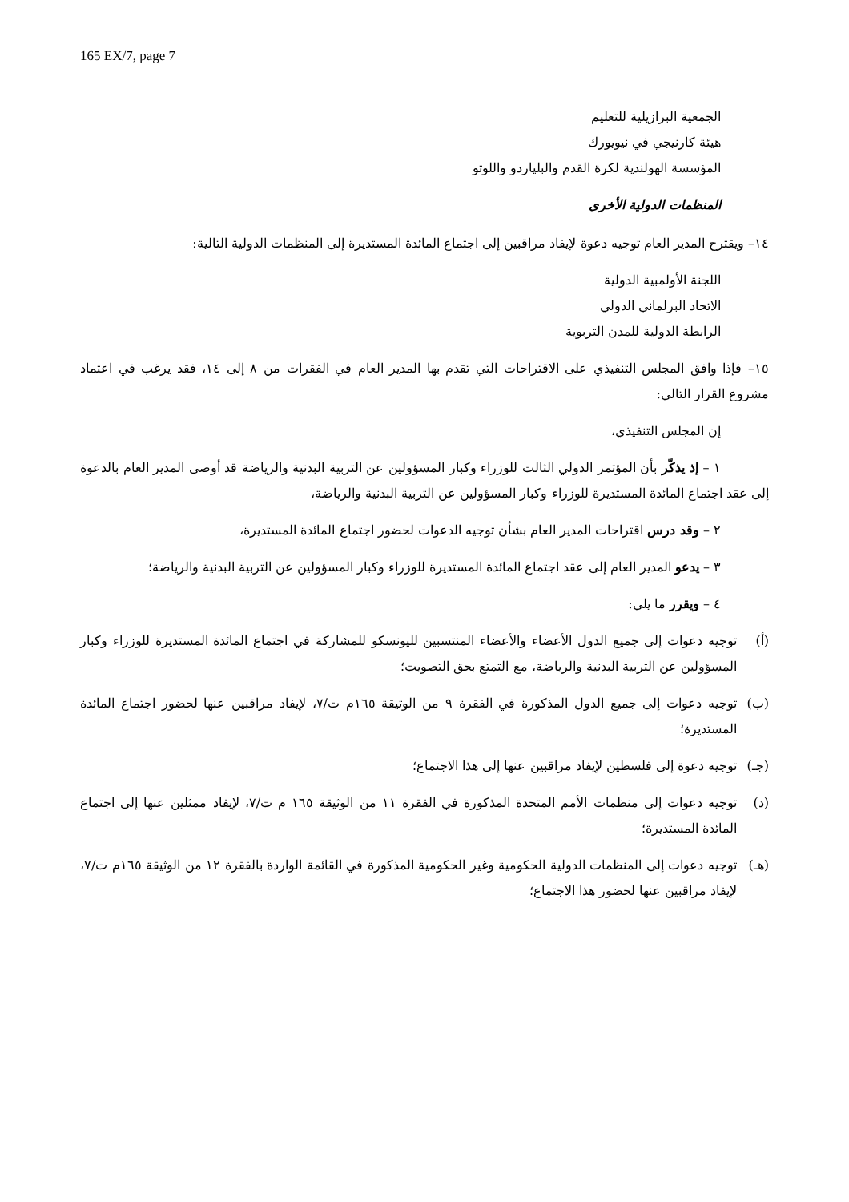165 EX/7, page 7
الجمعية البرازيلية للتعليم
هيئة كارنيجي في نيويورك
المؤسسة الهولندية لكرة القدم والبلياردو واللوتو
المنظمات الدولية الأخرى
١٤– ويقترح المدير العام توجيه دعوة لإيفاد مراقبين إلى اجتماع المائدة المستديرة إلى المنظمات الدولية التالية:
اللجنة الأولمبية الدولية
الاتحاد البرلماني الدولي
الرابطة الدولية للمدن التربوية
١٥– فإذا وافق المجلس التنفيذي على الاقتراحات التي تقدم بها المدير العام في الفقرات من ٨ إلى ١٤، فقد يرغب في اعتماد مشروع القرار التالي:
إن المجلس التنفيذي،
١ – إذ يذكّر بأن المؤتمر الدولي الثالث للوزراء وكبار المسؤولين عن التربية البدنية والرياضة قد أوصى المدير العام بالدعوة إلى عقد اجتماع المائدة المستديرة للوزراء وكبار المسؤولين عن التربية البدنية والرياضة،
٢ – وقد درس اقتراحات المدير العام بشأن توجيه الدعوات لحضور اجتماع المائدة المستديرة،
٣ – يدعو المدير العام إلى عقد اجتماع المائدة المستديرة للوزراء وكبار المسؤولين عن التربية البدنية والرياضة؛
٤ – ويقرر ما يلي:
(أ) توجيه دعوات إلى جميع الدول الأعضاء والأعضاء المنتسبين لليونسكو للمشاركة في اجتماع المائدة المستديرة للوزراء وكبار المسؤولين عن التربية البدنية والرياضة، مع التمتع بحق التصويت؛
(ب) توجيه دعوات إلى جميع الدول المذكورة في الفقرة ٩ من الوثيقة ١٦٥م ت/٧، لإيفاد مراقبين عنها لحضور اجتماع المائدة المستديرة؛
(جـ) توجيه دعوة إلى فلسطين لإيفاد مراقبين عنها إلى هذا الاجتماع؛
(د) توجيه دعوات إلى منظمات الأمم المتحدة المذكورة في الفقرة ١١ من الوثيقة ١٦٥ م ت/٧، لإيفاد ممثلين عنها إلى اجتماع المائدة المستديرة؛
(هـ) توجيه دعوات إلى المنظمات الدولية الحكومية وغير الحكومية المذكورة في القائمة الواردة بالفقرة ١٢ من الوثيقة ١٦٥م ت/٧، لإيفاد مراقبين عنها لحضور هذا الاجتماع؛